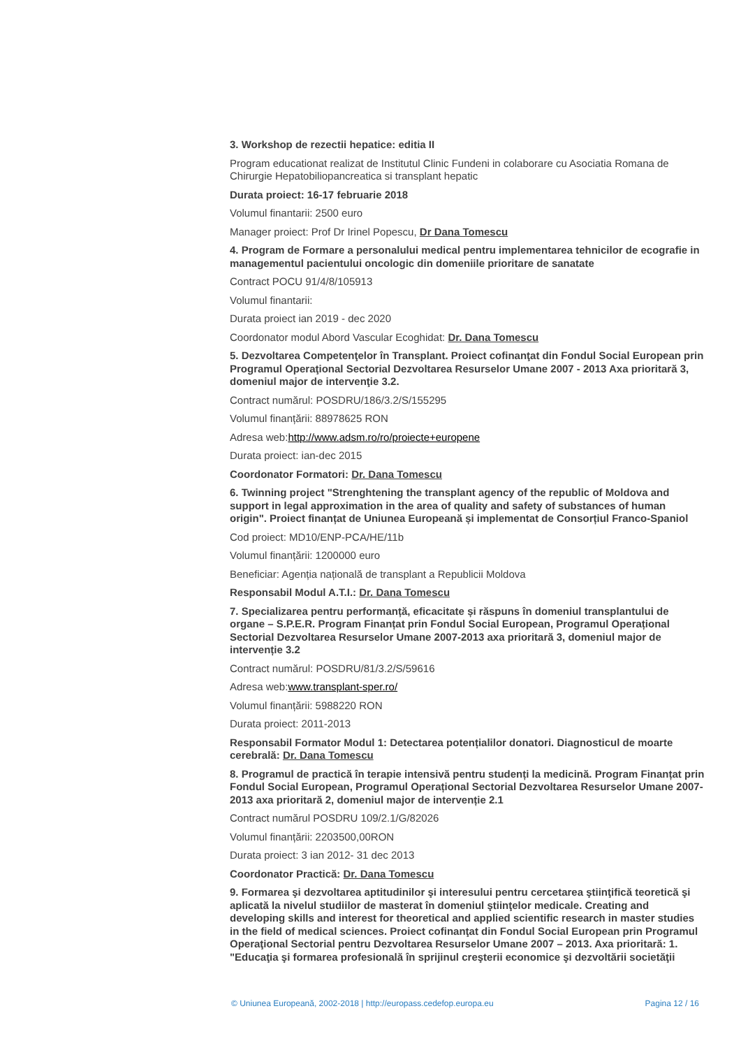3. Workshop de rezectii hepatice: editia II
Program educationat realizat de Institutul Clinic Fundeni in colaborare cu Asociatia Romana de Chirurgie Hepatobiliopancreatica si transplant hepatic
Durata proiect: 16-17 februarie 2018
Volumul finantarii: 2500 euro
Manager proiect: Prof Dr Irinel Popescu, Dr Dana Tomescu
4. Program de Formare a personalului medical pentru implementarea tehnicilor de ecografie in managementul pacientului oncologic din domeniile prioritare de sanatate
Contract POCU 91/4/8/105913
Volumul finantarii:
Durata proiect ian 2019 - dec 2020
Coordonator modul Abord Vascular Ecoghidat: Dr. Dana Tomescu
5. Dezvoltarea Competenţelor în Transplant. Proiect cofinanţat din Fondul Social European prin Programul Operaţional Sectorial Dezvoltarea Resurselor Umane 2007 - 2013 Axa prioritară 3, domeniul major de intervenţie 3.2.
Contract numărul: POSDRU/186/3.2/S/155295
Volumul finanțării: 88978625 RON
Adresa web:http://www.adsm.ro/ro/proiecte+europene
Durata proiect: ian-dec 2015
Coordonator Formatori: Dr. Dana Tomescu
6. Twinning project "Strenghtening the transplant agency of the republic of Moldova and support in legal approximation in the area of quality and safety of substances of human origin". Proiect finanțat de Uniunea Europeană și implementat de Consorțiul Franco-Spaniol
Cod proiect: MD10/ENP-PCA/HE/11b
Volumul finanțării: 1200000 euro
Beneficiar: Agenția națională de transplant a Republicii Moldova
Responsabil Modul A.T.I.: Dr. Dana Tomescu
7. Specializarea pentru performanță, eficacitate și răspuns în domeniul transplantului de organe – S.P.E.R. Program Finanțat prin Fondul Social European, Programul Operațional Sectorial Dezvoltarea Resurselor Umane 2007-2013 axa prioritară 3, domeniul major de intervenție 3.2
Contract numărul: POSDRU/81/3.2/S/59616
Adresa web:www.transplant-sper.ro/
Volumul finanțării: 5988220 RON
Durata proiect: 2011-2013
Responsabil Formator Modul 1: Detectarea potențialilor donatori. Diagnosticul de moarte cerebrală: Dr. Dana Tomescu
8. Programul de practică în terapie intensivă pentru studenți la medicină. Program Finanțat prin Fondul Social European, Programul Operațional Sectorial Dezvoltarea Resurselor Umane 2007-2013 axa prioritară 2, domeniul major de intervenție 2.1
Contract numărul POSDRU 109/2.1/G/82026
Volumul finanțării: 2203500,00RON
Durata proiect: 3 ian 2012- 31 dec 2013
Coordonator Practică: Dr. Dana Tomescu
9. Formarea şi dezvoltarea aptitudinilor şi interesului pentru cercetarea ştiinţifică teoretică şi aplicată la nivelul studiilor de masterat în domeniul ştiinţelor medicale. Creating and developing skills and interest for theoretical and applied scientific research in master studies in the field of medical sciences. Proiect cofinanţat din Fondul Social European prin Programul Operaţional Sectorial pentru Dezvoltarea Resurselor Umane 2007 – 2013. Axa prioritară: 1. "Educaţia şi formarea profesională în sprijinul creşterii economice şi dezvoltării societăţii
© Uniunea Europeană, 2002-2018 | http://europass.cedefop.europa.eu Pagina 12 / 16